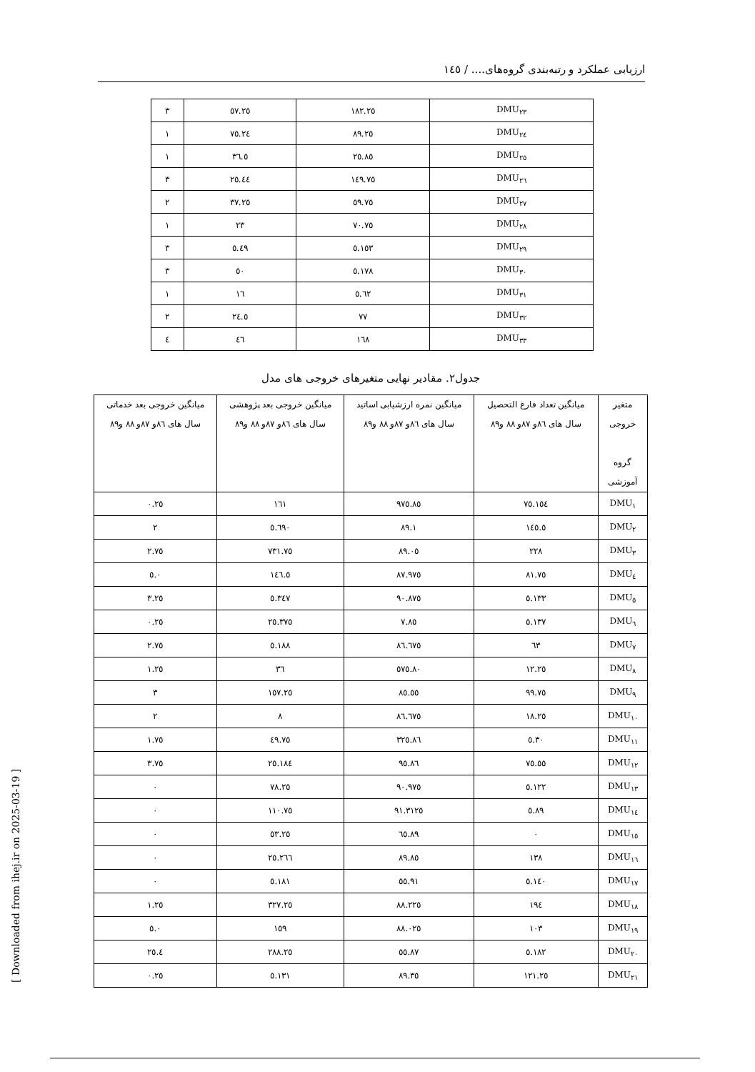ارزیابی عملکرد و رتبه‌بندی گروه‌های.... / ۱٤٥
| DMU<sub>۲۳</sub> | ۱۸۲.۲٥ | ٥۷.۲٥ | ۳ |
| DMU<sub>۲٤</sub> | ۸۹.۲٥ | ۲٤.۷٥ | ۱ |
| DMU<sub>۲٥</sub> | ۸٥.۲٥ | ۳٦.٥ | ۱ |
| DMU<sub>۲٦</sub> | ۱٤۹.۷٥ | ٤٤.۲٥ | ۳ |
| DMU<sub>۲۷</sub> | ٥۹.۷٥ | ۳۷.۲٥ | ۲ |
| DMU<sub>۲۸</sub> | ۷۰.۷٥ | ۲۳ | ۱ |
| DMU<sub>۲۹</sub> | ۱٥۳.٥ | ٤۹.٥ | ۳ |
| DMU<sub>۳۰</sub> | ۱۷۸.٥ | ٥۰ | ۳ |
| DMU<sub>۳۱</sub> | ٦۲.٥ | ۱٦ | ۱ |
| DMU<sub>۳۲</sub> | ۷۷ | ۲٤.٥ | ۲ |
| DMU<sub>۳۳</sub> | ۱٦۸ | ٤٦ | ٤ |
جدول۲. مقادیر نهایی متغیرهای خروجی های مدل
| متغیر خروجی گروه آموزشی | میانگین تعداد فارغ التحصیل سال های ٨٦و ٨٧و ٨٨ و٨٩ | میانگین نمره ارزشیابی اساتید سال های ٨٦و ٨٧و ٨٨ و٨٩ | میانگین خروجی بعد پژوهشی سال های ٨٦و ٨٧و ٨٨ و٨٩ | میانگین خروجی بعد خدماتی سال های ٨٦و ٨٧و ٨٨ و٨٩ |
| --- | --- | --- | --- | --- |
| DMU<sub>۱</sub> | ۱٥٤.۷٥ | ۸٥.۹۷٥ | ۱٦۱ | ۰.۲٥ |
| DMU<sub>۲</sub> | ۱٤٥.٥ | ۸۹.۱ | ٦۹۰.٥ | ۲ |
| DMU<sub>۳</sub> | ۲۲۸ | ۸۹.۰٥ | ۷۳۱.۷٥ | ۲.۷٥ |
| DMU<sub>٤</sub> | ۸۱.۷٥ | ۸۷.۹۷٥ | ۱٤٦.٥ | ۰.٥ |
| DMU<sub>٥</sub> | ۱۳۳.٥ | ۹۰.۸۷٥ | ۳٤۷.٥ | ۳.۲٥ |
| DMU<sub>٦</sub> | ۱۳۷.٥ | ۸٥.۷ | ۳۷٥.۲٥ | ۰.۲٥ |
| DMU<sub>۷</sub> | ٦۳ | ۸٦.٦۷٥ | ۱۸۸.٥ | ۲.۷٥ |
| DMU<sub>۸</sub> | ۱۲.۲٥ | ۸۰.٥۷٥ | ۳٦ | ۱.۲٥ |
| DMU<sub>۹</sub> | ۹۹.۷٥ | ۸٥.٥٥ | ۱٥۷.۲٥ | ۳ |
| DMU<sub>۱۰</sub> | ۱۸.۲٥ | ۸٦.٦۷٥ | ۸ | ۲ |
| DMU<sub>۱۱</sub> | ۳۰.٥ | ۸٦.۳۲٥ | ٤۹.۷٥ | ۱.۷٥ |
| DMU<sub>۱۲</sub> | ٥٥.۷٥ | ۸٦.۹٥ | ۱۸٤.۲٥ | ۳.۷٥ |
| DMU<sub>۱۳</sub> | ۱۲۲.٥ | ۹۰.۹۷٥ | ۷۸.۲٥ | ۰ |
| DMU<sub>۱٤</sub> | ۸۹.٥ | ۹۱.۳۱۲٥ | ۱۱۰.۷٥ | ۰ |
| DMU<sub>۱٥</sub> | ۰ | ۸۹.٦٥ | ٥۳.۲٥ | ۰ |
| DMU<sub>۱٦</sub> | ۱۳۸ | ۸۹.۸٥ | ۲٦٦.۲٥ | ۰ |
| DMU<sub>۱۷</sub> | ۱٤۰.٥ | ۹۱.٥٥ | ۱۸۱.٥ | ۰ |
| DMU<sub>۱۸</sub> | ۱۹٤ | ۸۸.۲۲٥ | ۳۲۷.۲٥ | ۱.۲٥ |
| DMU<sub>۱۹</sub> | ۱۰۳ | ۸۸.۰۲٥ | ۱٥۹ | ۰.٥ |
| DMU<sub>۲۰</sub> | ۱۸۲.٥ | ۸۷.٥٥ | ۲۸۸.۲٥ | ٤.۲٥ |
| DMU<sub>۲۱</sub> | ۱۲۱.۲٥ | ۸۹.۳٥ | ۱۳۱.٥ | ۰.۲٥ |
[ Downloaded from ihej.ir on 2025-03-19 ]